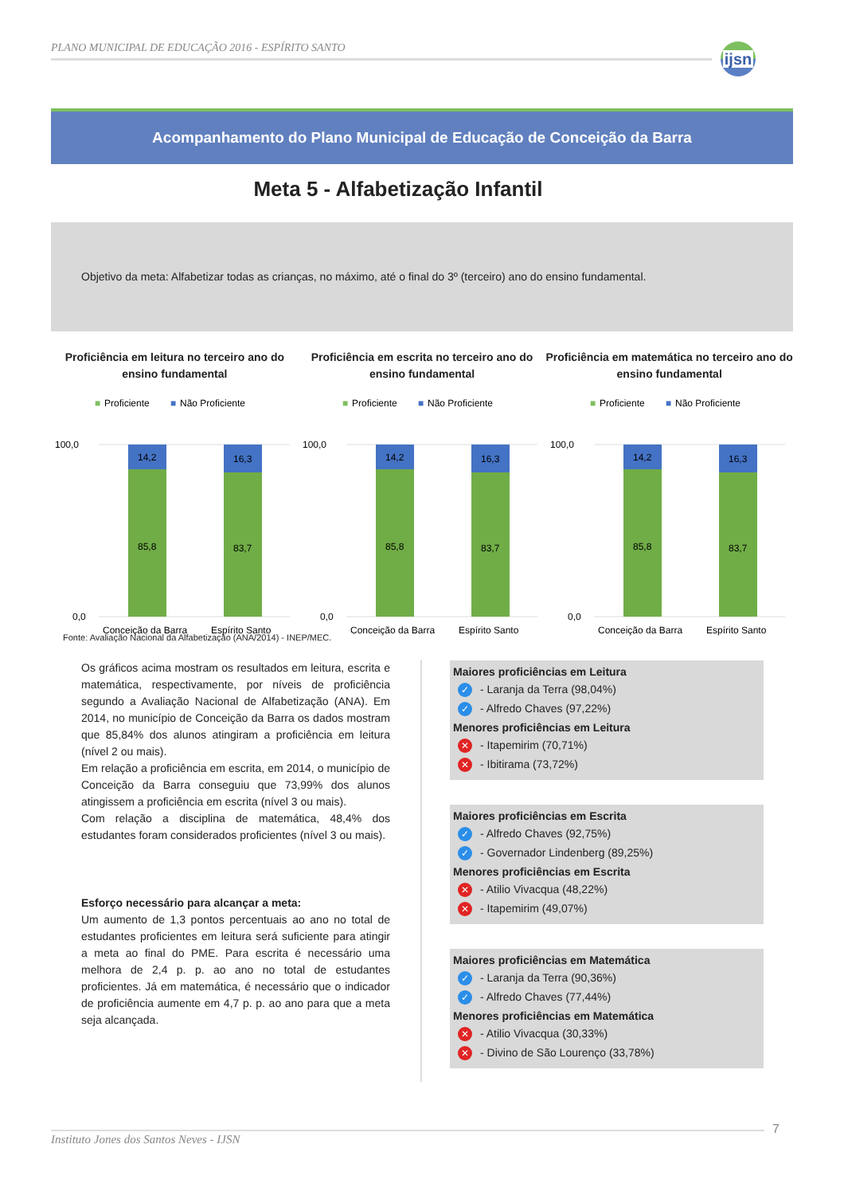PLANO MUNICIPAL DE EDUCAÇÃO 2016 - ESPÍRITO SANTO
ijsn
Acompanhamento do Plano Municipal de Educação de Conceição da Barra
Meta 5 - Alfabetização Infantil
Objetivo da meta: Alfabetizar todas as crianças, no máximo, até o final do 3º (terceiro) ano do ensino fundamental.
Proficiência em leitura no terceiro ano do ensino fundamental
■
Proficiente
■
Não Proficiente
100,0
0,0
14,2
85,8
16,3
83,7
Conceição da Barra
Espírito Santo
Proficiência em escrita no terceiro ano do ensino fundamental
■
Proficiente
■
Não Proficiente
100,0
0,0
14,2
85,8
16,3
83,7
Conceição da Barra
Espírito Santo
Proficiência em matemática no terceiro ano do ensino fundamental
■
Proficiente
■
Não Proficiente
100,0
0,0
14,2
85,8
16,3
83,7
Conceição da Barra
Espírito Santo
Fonte: Avaliação Nacional da Alfabetização (ANA/2014) - INEP/MEC.
Os gráficos acima mostram os resultados em leitura, escrita e matemática, respectivamente, por níveis de proficiência segundo a Avaliação Nacional de Alfabetização (ANA). Em 2014, no município de Conceição da Barra os dados mostram que 85,84% dos alunos atingiram a proficiência em leitura (nível 2 ou mais).
Em relação a proficiência em escrita, em 2014, o município de Conceição da Barra conseguiu que 73,99% dos alunos atingissem a proficiência em escrita (nível 3 ou mais).
Com relação a disciplina de matemática, 48,4% dos estudantes foram considerados proficientes (nível 3 ou mais).
Esforço necessário para alcançar a meta:
Um aumento de 1,3 pontos percentuais ao ano no total de estudantes proficientes em leitura será suficiente para atingir a meta ao final do PME. Para escrita é necessário uma melhora de 2,4 p. p. ao ano no total de estudantes proficientes. Já em matemática, é necessário que o indicador de proficiência aumente em 4,7 p. p. ao ano para que a meta seja alcançada.
Maiores proficiências em Leitura
✓ - Laranja da Terra (98,04%)
✓ - Alfredo Chaves (97,22%)
Menores proficiências em Leitura
✕ - Itapemirim (70,71%)
✕ - Ibitirama (73,72%)
Maiores proficiências em Escrita
✓ - Alfredo Chaves (92,75%)
✓ - Governador Lindenberg (89,25%)
Menores proficiências em Escrita
✕ - Atilio Vivacqua (48,22%)
✕ - Itapemirim (49,07%)
Maiores proficiências em Matemática
✓ - Laranja da Terra (90,36%)
✓ - Alfredo Chaves (77,44%)
Menores proficiências em Matemática
✕ - Atilio Vivacqua (30,33%)
✕ - Divino de São Lourenço (33,78%)
Instituto Jones dos Santos Neves - IJSN
7